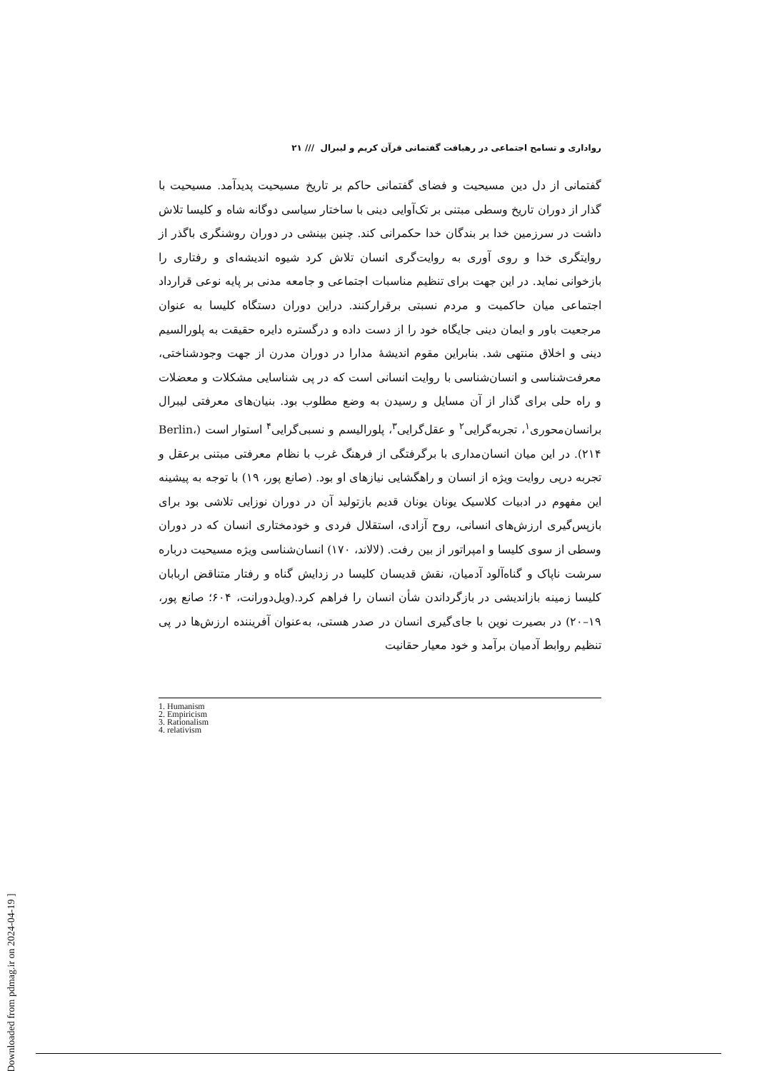رواداری و تسامح اجتماعی در رهیافت گفتمانی قرآن کریم و لیبرال /// ۲۱
گفتمانی از دل دین مسیحیت و فضای گفتمانی حاکم بر تاریخ مسیحیت پدیدآمد. مسیحیت با گذار از دوران تاریخ وسطی مبتنی بر تک‌آوایی دینی با ساختار سیاسی دوگانه شاه و کلیسا تلاش داشت در سرزمین خدا بر بندگان خدا حکمرانی کند. چنین بینشی در دوران روشنگری باگذر از روایتگری خدا و روی آوری به روایت‌گری انسان تلاش کرد شیوه اندیشه‌ای و رفتاری را بازخوانی نماید. در این جهت برای تنظیم مناسبات اجتماعی و جامعه مدنی بر پایه نوعی قرارداد اجتماعی میان حاکمیت و مردم نسبتی برقرارکنند. دراین دوران دستگاه کلیسا به عنوان مرجعیت باور و ایمان دینی جایگاه خود را از دست داده و درگستره دایره حقیقت به پلورالسیم دینی و اخلاق منتهی شد. بنابراین مقوم اندیشهٔ مدارا در دوران مدرن از جهت وجودشناختی، معرفت‌شناسی و انسان‌شناسی با روایت انسانی است که در پی شناسایی مشکلات و معضلات و راه حلی برای گذار از آن مسایل و رسیدن به وضع مطلوب بود. بنیان‌های معرفتی لیبرال برانسان‌محوری<sup>۱</sup>، تجربه‌گرایی<sup>۲</sup> و عقل‌گرایی<sup>۳</sup>، پلورالیسم و نسبی‌گرایی<sup>۴</sup> استوار است (Berlin، ۲۱۴). در این میان انسان‌مداری با برگرفتگی از فرهنگ غرب با نظام معرفتی مبتنی برعقل و تجربه درپی روایت ویژه از انسان و راهگشایی نیازهای او بود. (صانع پور، ۱۹) با توجه به پیشینه این مفهوم در ادبیات کلاسیک یونان یونان قدیم بازتولید آن در دوران نوزایی تلاشی بود برای بازپس‌گیری ارزش‌های انسانی، روح آزادی، استقلال فردی و خودمختاری انسان که در دوران وسطی از سوی کلیسا و امپراتور از بین رفت. (لالاند، ۱۷۰) انسان‌شناسی ویژه مسیحیت درباره سرشت ناپاک و گناه‌آلود آدمیان، نقش قدیسان کلیسا در زدایش گناه و رفتار متناقض اربابان کلیسا زمینه بازاندیشی در بازگرداندن شأن انسان را فراهم کرد.(ویل‌دورانت، ۶۰۴؛ صانع پور، ۱۹–۲۰) در بصیرت نوین با جای‌گیری انسان در صدر هستی، به‌عنوان آفریننده ارزش‌ها در پی تنظیم روابط آدمیان برآمد و خود معیار حقانیت
1. Humanism
2. Empiricism
3. Rationalism
4. relativism
[ Downloaded from pdmag.ir on 2024-04-19 ]